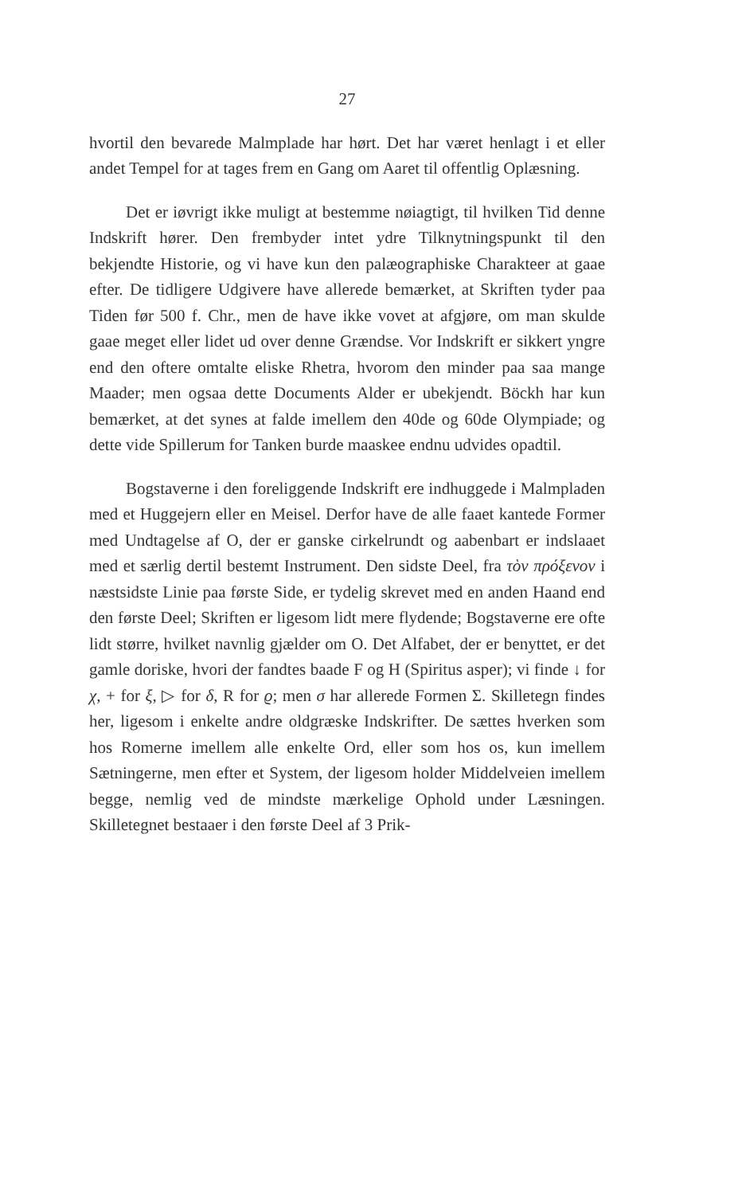27
hvortil den bevarede Malmplade har hørt. Det har været henlagt i et eller andet Tempel for at tages frem en Gang om Aaret til offentlig Oplæsning.
Det er iøvrigt ikke muligt at bestemme nøiagtigt, til hvilken Tid denne Indskrift hører. Den frembyder intet ydre Tilknytningspunkt til den bekjendte Historie, og vi have kun den palæographiske Charakteer at gaae efter. De tidligere Udgivere have allerede bemærket, at Skriften tyder paa Tiden før 500 f. Chr., men de have ikke vovet at afgjøre, om man skulde gaae meget eller lidet ud over denne Grændse. Vor Indskrift er sikkert yngre end den oftere omtalte eliske Rhetra, hvorom den minder paa saa mange Maader; men ogsaa dette Documents Alder er ubekjendt. Böckh har kun bemærket, at det synes at falde imellem den 40de og 60de Olympiade; og dette vide Spillerum for Tanken burde maaskee endnu udvides opadtil.
Bogstaverne i den foreliggende Indskrift ere indhuggede i Malmpladen med et Huggejern eller en Meisel. Derfor have de alle faaet kantede Former med Undtagelse af O, der er ganske cirkelrundt og aabenbart er indslaaet med et særlig dertil bestemt Instrument. Den sidste Deel, fra τὸν πρόξενον i næstsidste Linie paa første Side, er tydelig skrevet med en anden Haand end den første Deel; Skriften er ligesom lidt mere flydende; Bogstaverne ere ofte lidt større, hvilket navnlig gjælder om O. Det Alfabet, der er benyttet, er det gamle doriske, hvori der fandtes baade F og H (Spiritus asper); vi finde ↓ for χ, + for ξ, ▷ for δ, R for ϱ; men σ har allerede Formen Σ. Skilletegn findes her, ligesom i enkelte andre oldgræske Indskrifter. De sættes hverken som hos Romerne imellem alle enkelte Ord, eller som hos os, kun imellem Sætningerne, men efter et System, der ligesom holder Middelveien imellem begge, nemlig ved de mindste mærkelige Ophold under Læsningen. Skilletegnet bestaaer i den første Deel af 3 Prik-